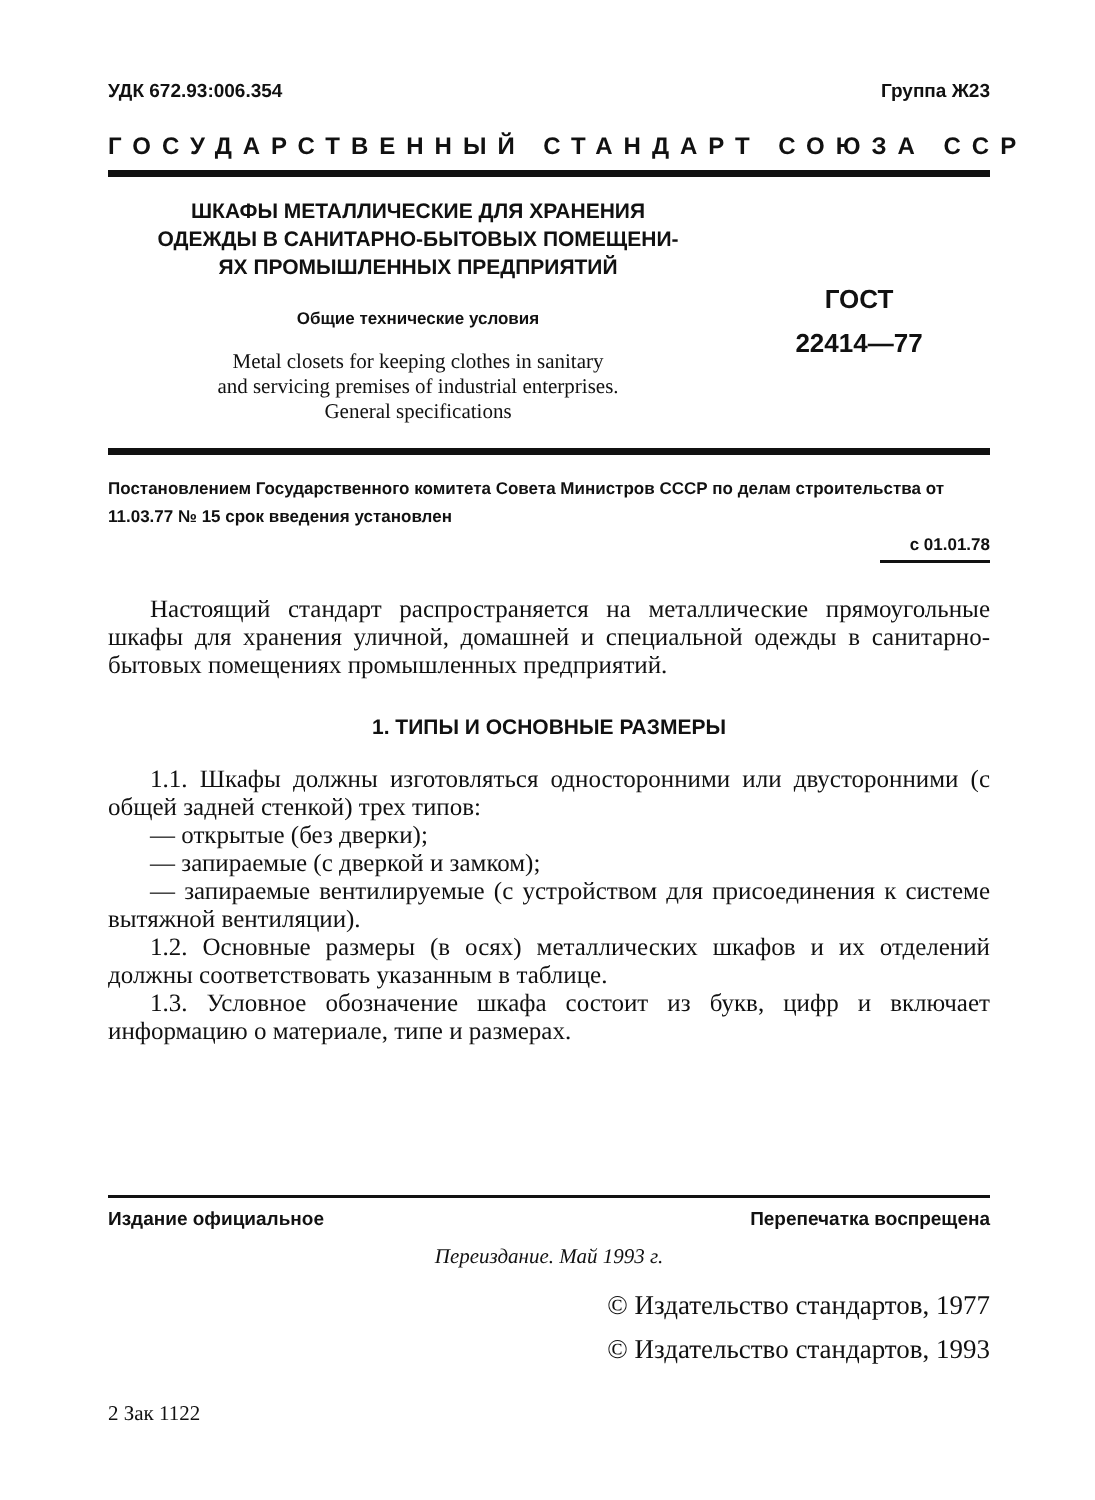УДК 672.93:006.354 Группа Ж23
ГОСУДАРСТВЕННЫЙ СТАНДАРТ СОЮЗА ССР
ШКАФЫ МЕТАЛЛИЧЕСКИЕ ДЛЯ ХРАНЕНИЯ
ОДЕЖДЫ В САНИТАРНО-БЫТОВЫХ ПОМЕЩЕНИ-
ЯХ ПРОМЫШЛЕННЫХ ПРЕДПРИЯТИЙ
Общие технические условия
Metal closets for keeping clothes in sanitary
and servicing premises of industrial enterprises.
General specifications
ГОСТ
22414—77
Постановлением Государственного комитета Совета Министров СССР по делам строительства от 11.03.77 № 15 срок введения установлен
с 01.01.78
Настоящий стандарт распространяется на металлические прямоугольные шкафы для хранения уличной, домашней и специальной одежды в санитарно-бытовых помещениях промышленных предприятий.
1. ТИПЫ И ОСНОВНЫЕ РАЗМЕРЫ
1.1. Шкафы должны изготовляться односторонними или двусторонними (с общей задней стенкой) трех типов:
— открытые (без дверки);
— запираемые (с дверкой и замком);
— запираемые вентилируемые (с устройством для присоединения к системе вытяжной вентиляции).
1.2. Основные размеры (в осях) металлических шкафов и их отделений должны соответствовать указанным в таблице.
1.3. Условное обозначение шкафа состоит из букв, цифр и включает информацию о материале, типе и размерах.
Издание официальное Перепечатка воспрещена
Переиздание. Май 1993 г.
© Издательство стандартов, 1977
© Издательство стандартов, 1993
2 Зак 1122